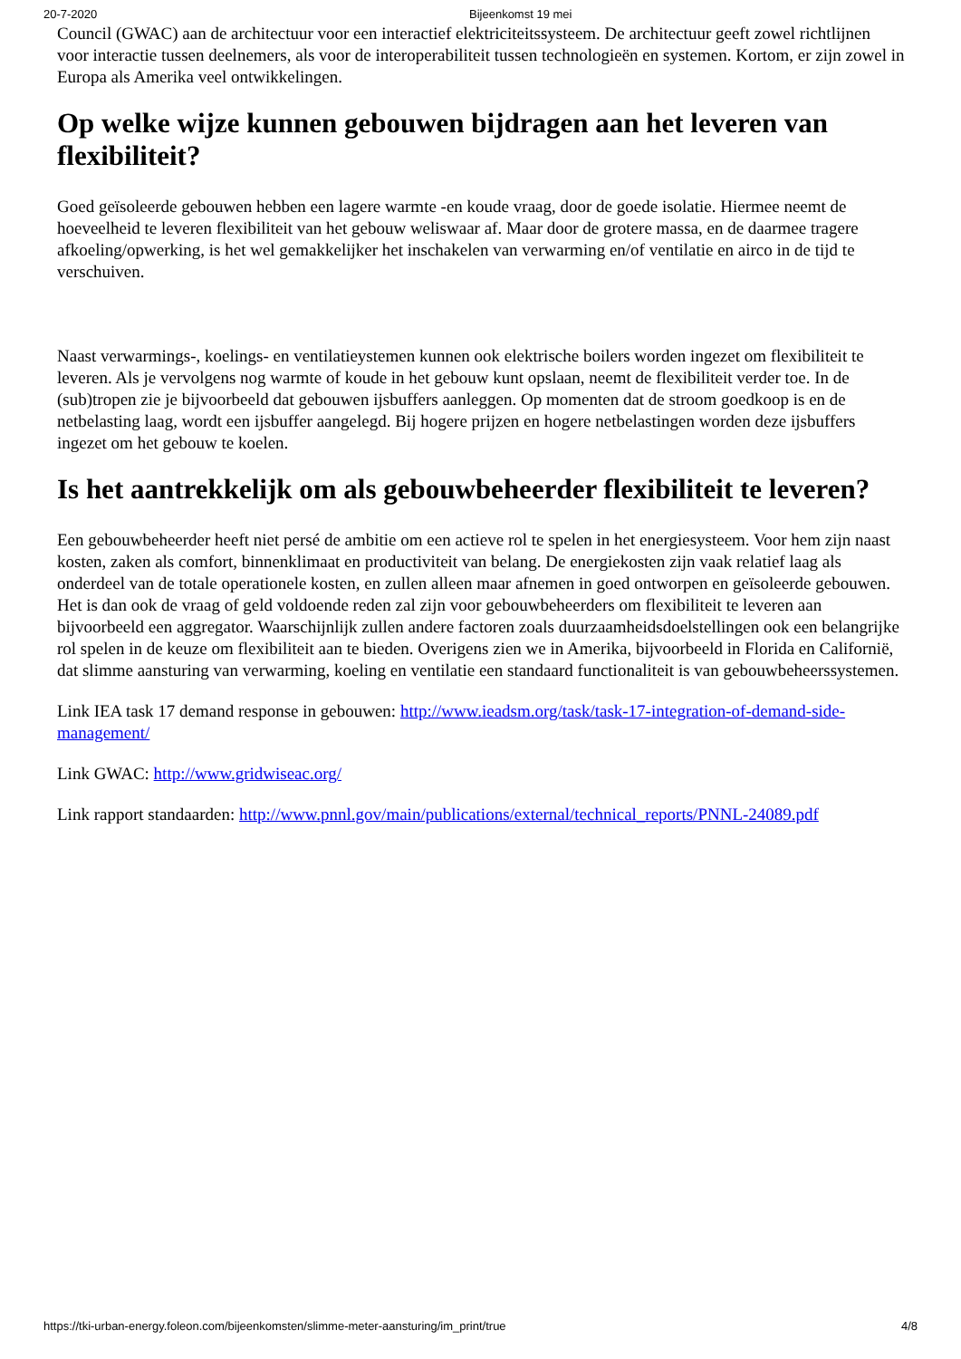20-7-2020 Bijeenkomst 19 mei
Council (GWAC) aan de architectuur voor een interactief elektriciteitssysteem. De architectuur geeft zowel richtlijnen voor interactie tussen deelnemers, als voor de interoperabiliteit tussen technologieën en systemen. Kortom, er zijn zowel in Europa als Amerika veel ontwikkelingen.
Op welke wijze kunnen gebouwen bijdragen aan het leveren van flexibiliteit?
Goed geïsoleerde gebouwen hebben een lagere warmte -en koude vraag, door de goede isolatie. Hiermee neemt de hoeveelheid te leveren flexibiliteit van het gebouw weliswaar af. Maar door de grotere massa, en de daarmee tragere afkoeling/opwerking, is het wel gemakkelijker het inschakelen van verwarming en/of ventilatie en airco in de tijd te verschuiven.
Naast verwarmings-, koelings- en ventilatieystemen kunnen ook elektrische boilers worden ingezet om flexibiliteit te leveren. Als je vervolgens nog warmte of koude in het gebouw kunt opslaan, neemt de flexibiliteit verder toe. In de (sub)tropen zie je bijvoorbeeld dat gebouwen ijsbuffers aanleggen. Op momenten dat de stroom goedkoop is en de netbelasting laag, wordt een ijsbuffer aangelegd. Bij hogere prijzen en hogere netbelastingen worden deze ijsbuffers ingezet om het gebouw te koelen.
Is het aantrekkelijk om als gebouwbeheerder flexibiliteit te leveren?
Een gebouwbeheerder heeft niet persé de ambitie om een actieve rol te spelen in het energiesysteem. Voor hem zijn naast kosten, zaken als comfort, binnenklimaat en productiviteit van belang. De energiekosten zijn vaak relatief laag als onderdeel van de totale operationele kosten, en zullen alleen maar afnemen in goed ontworpen en geïsoleerde gebouwen. Het is dan ook de vraag of geld voldoende reden zal zijn voor gebouwbeheerders om flexibiliteit te leveren aan bijvoorbeeld een aggregator. Waarschijnlijk zullen andere factoren zoals duurzaamheidsdoelstellingen ook een belangrijke rol spelen in de keuze om flexibiliteit aan te bieden. Overigens zien we in Amerika, bijvoorbeeld in Florida en Californië, dat slimme aansturing van verwarming, koeling en ventilatie een standaard functionaliteit is van gebouwbeheerssystemen.
Link IEA task 17 demand response in gebouwen: http://www.ieadsm.org/task/task-17-integration-of-demand-side-management/
Link GWAC: http://www.gridwiseac.org/
Link rapport standaarden: http://www.pnnl.gov/main/publications/external/technical_reports/PNNL-24089.pdf
https://tki-urban-energy.foleon.com/bijeenkomsten/slimme-meter-aansturing/im_print/true 4/8